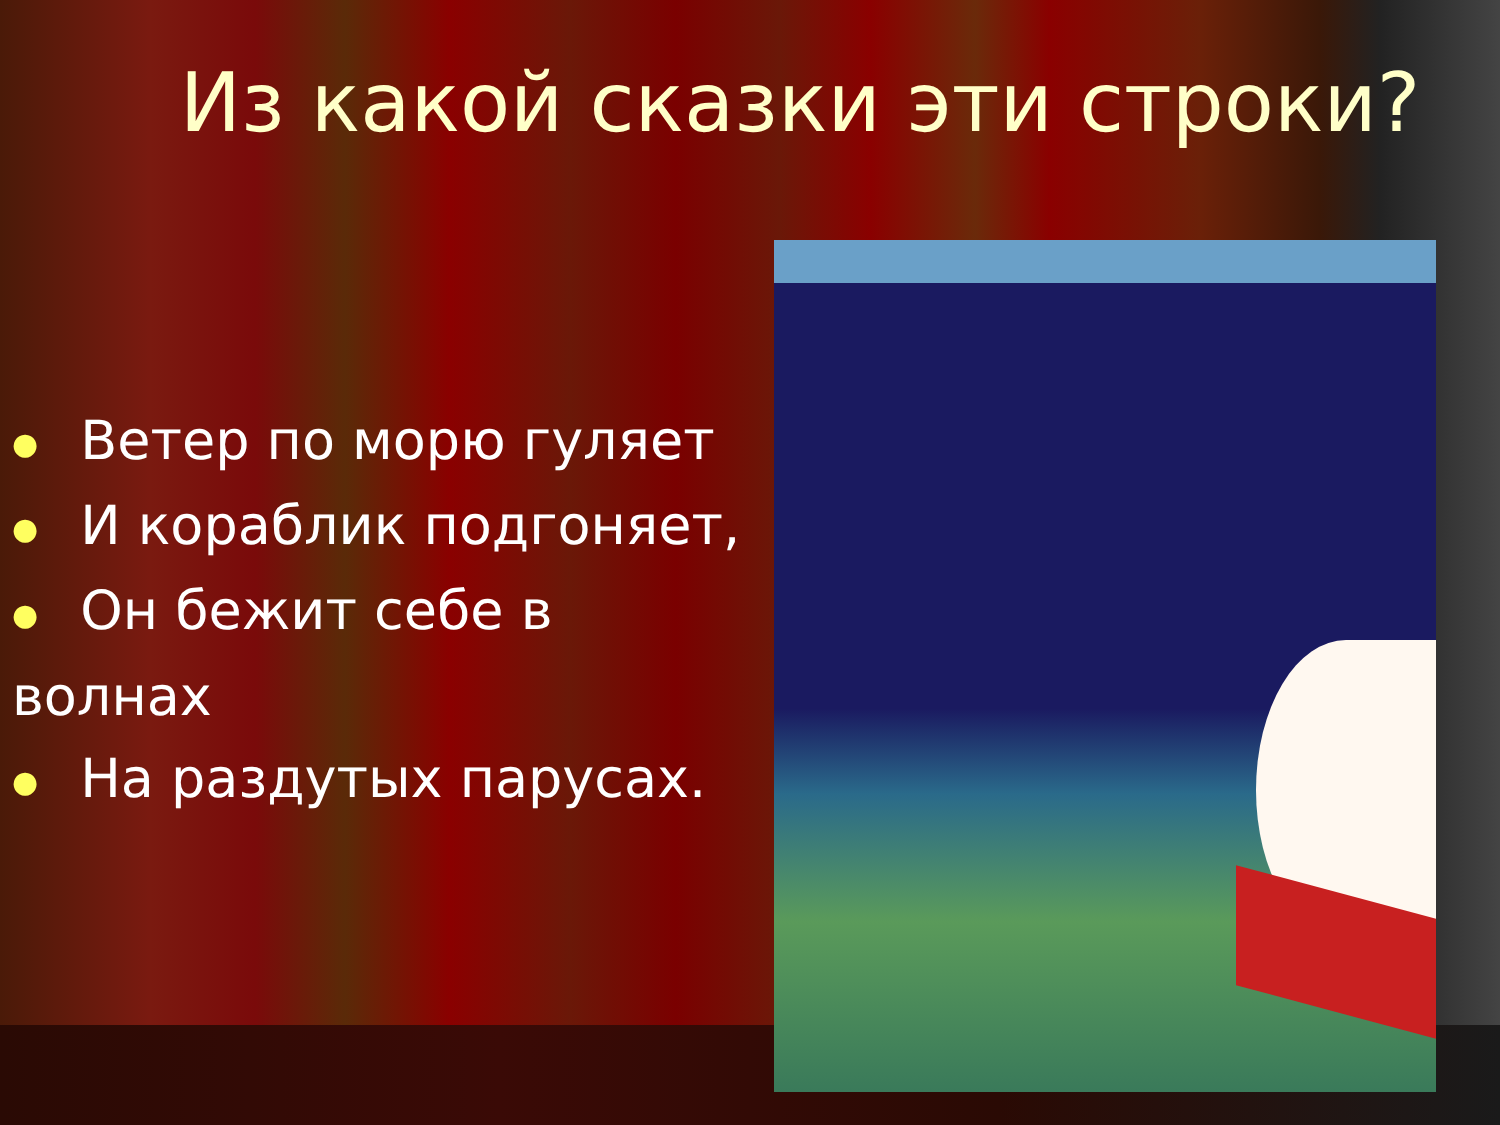Из какой сказки эти строки?
● Ветер по морю гуляет
● И кораблик подгоняет,
● Он бежит себе в волнах
● На раздутых парусах.